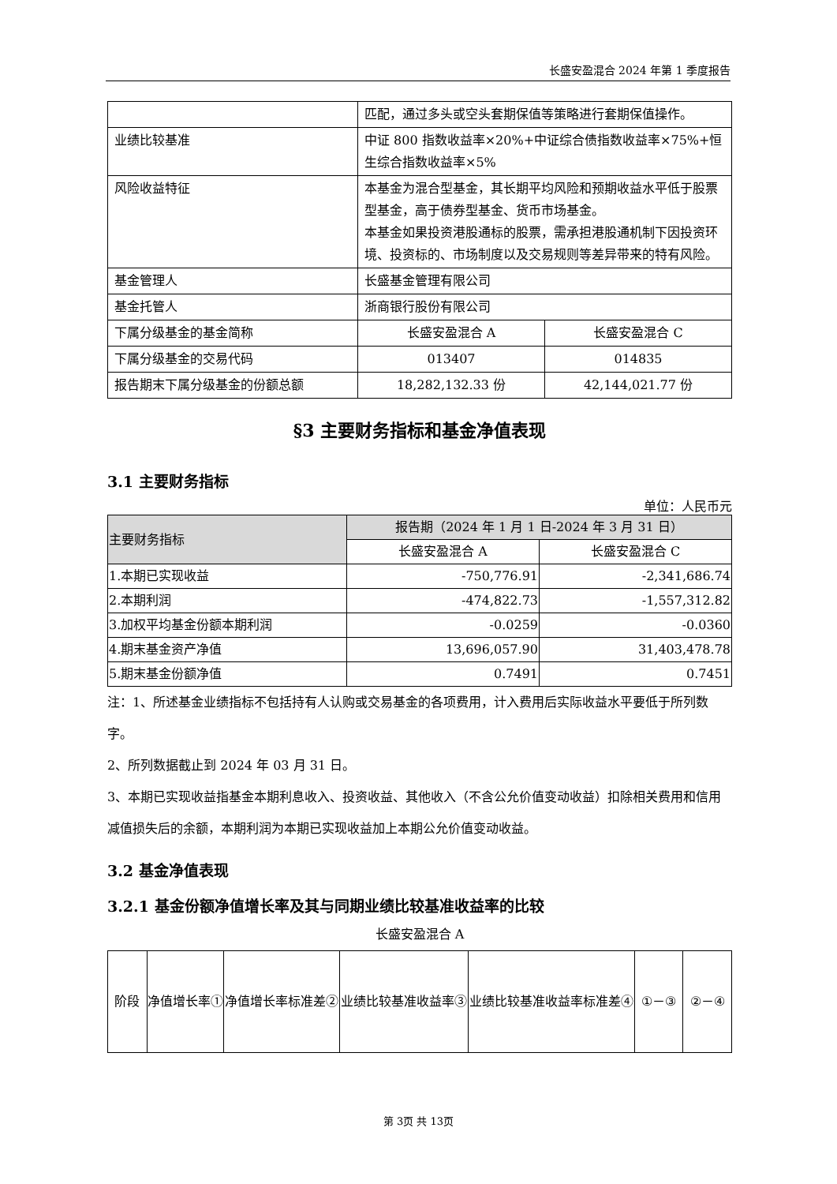长盛安盈混合 2024 年第 1 季度报告
| | 匹配，通过多头或空头套期保值等策略进行套期保值操作。 | |
| 业绩比较基准 | 中证 800 指数收益率×20%+中证综合债指数收益率×75%+恒生综合指数收益率×5% | |
| 风险收益特征 | 本基金为混合型基金，其长期平均风险和预期收益水平低于股票型基金，高于债券型基金、货币市场基金。 本基金如果投资港股通标的股票，需承担港股通机制下因投资环境、投资标的、市场制度以及交易规则等差异带来的特有风险。 | |
| 基金管理人 | 长盛基金管理有限公司 | |
| 基金托管人 | 浙商银行股份有限公司 | |
| 下属分级基金的基金简称 | 长盛安盈混合 A | 长盛安盈混合 C |
| 下属分级基金的交易代码 | 013407 | 014835 |
| 报告期末下属分级基金的份额总额 | 18,282,132.33 份 | 42,144,021.77 份 |
§3 主要财务指标和基金净值表现
3.1 主要财务指标
单位：人民币元
| 主要财务指标 | 报告期（2024 年 1 月 1 日-2024 年 3 月 31 日） | |
| | 长盛安盈混合 A | 长盛安盈混合 C |
| 1.本期已实现收益 | -750,776.91 | -2,341,686.74 |
| 2.本期利润 | -474,822.73 | -1,557,312.82 |
| 3.加权平均基金份额本期利润 | -0.0259 | -0.0360 |
| 4.期末基金资产净值 | 13,696,057.90 | 31,403,478.78 |
| 5.期末基金份额净值 | 0.7491 | 0.7451 |
注：1、所述基金业绩指标不包括持有人认购或交易基金的各项费用，计入费用后实际收益水平要低于所列数字。
2、所列数据截止到 2024 年 03 月 31 日。
3、本期已实现收益指基金本期利息收入、投资收益、其他收入（不含公允价值变动收益）扣除相关费用和信用减值损失后的余额，本期利润为本期已实现收益加上本期公允价值变动收益。
3.2 基金净值表现
3.2.1 基金份额净值增长率及其与同期业绩比较基准收益率的比较
长盛安盈混合 A
| 阶段 | 净值增长率① | 净值增长率标准差② | 业绩比较基准收益率③ | 业绩比较基准收益率标准差④ | ①－③ | ②－④ |
第 3页 共 13页